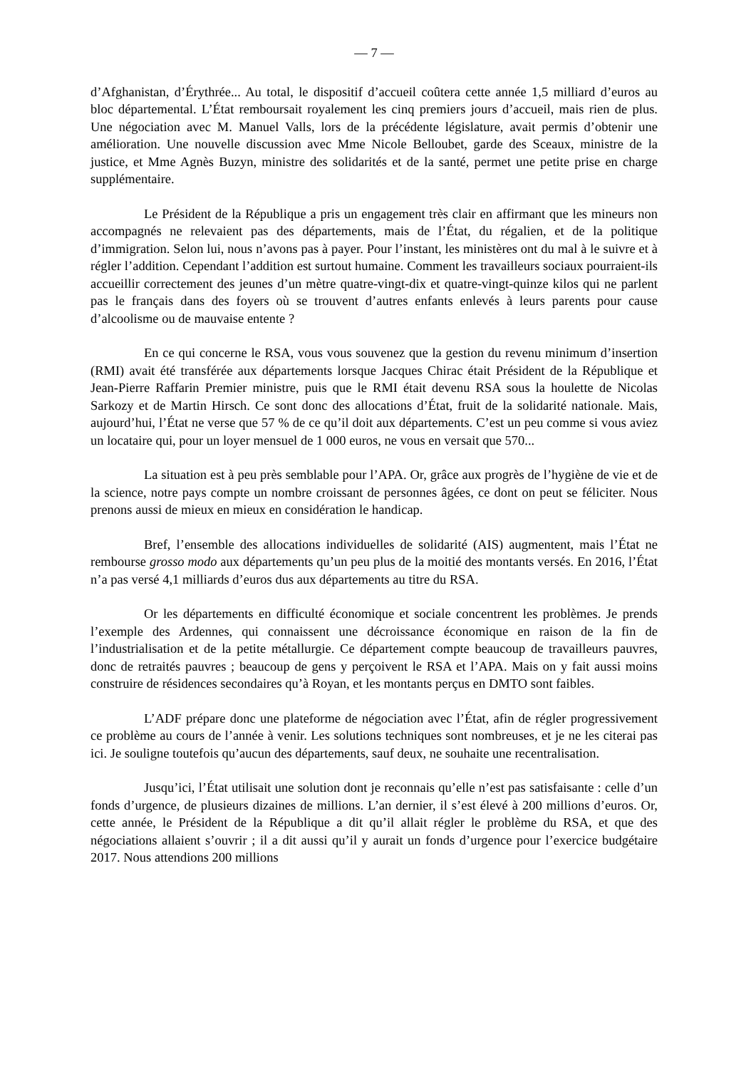— 7 —
d’Afghanistan, d’Érythrée... Au total, le dispositif d’accueil coûtera cette année 1,5 milliard d’euros au bloc départemental. L’État remboursait royalement les cinq premiers jours d’accueil, mais rien de plus. Une négociation avec M. Manuel Valls, lors de la précédente législature, avait permis d’obtenir une amélioration. Une nouvelle discussion avec Mme Nicole Belloubet, garde des Sceaux, ministre de la justice, et Mme Agnès Buzyn, ministre des solidarités et de la santé, permet une petite prise en charge supplémentaire.
Le Président de la République a pris un engagement très clair en affirmant que les mineurs non accompagnés ne relevaient pas des départements, mais de l’État, du régalien, et de la politique d’immigration. Selon lui, nous n’avons pas à payer. Pour l’instant, les ministères ont du mal à le suivre et à régler l’addition. Cependant l’addition est surtout humaine. Comment les travailleurs sociaux pourraient-ils accueillir correctement des jeunes d’un mètre quatre-vingt-dix et quatre-vingt-quinze kilos qui ne parlent pas le français dans des foyers où se trouvent d’autres enfants enlevés à leurs parents pour cause d’alcoolisme ou de mauvaise entente ?
En ce qui concerne le RSA, vous vous souvenez que la gestion du revenu minimum d’insertion (RMI) avait été transférée aux départements lorsque Jacques Chirac était Président de la République et Jean-Pierre Raffarin Premier ministre, puis que le RMI était devenu RSA sous la houlette de Nicolas Sarkozy et de Martin Hirsch. Ce sont donc des allocations d’État, fruit de la solidarité nationale. Mais, aujourd’hui, l’État ne verse que 57 % de ce qu’il doit aux départements. C’est un peu comme si vous aviez un locataire qui, pour un loyer mensuel de 1 000 euros, ne vous en versait que 570...
La situation est à peu près semblable pour l’APA. Or, grâce aux progrès de l’hygiène de vie et de la science, notre pays compte un nombre croissant de personnes âgées, ce dont on peut se féliciter. Nous prenons aussi de mieux en mieux en considération le handicap.
Bref, l’ensemble des allocations individuelles de solidarité (AIS) augmentent, mais l’État ne rembourse grosso modo aux départements qu’un peu plus de la moitié des montants versés. En 2016, l’État n’a pas versé 4,1 milliards d’euros dus aux départements au titre du RSA.
Or les départements en difficulté économique et sociale concentrent les problèmes. Je prends l’exemple des Ardennes, qui connaissent une décroissance économique en raison de la fin de l’industrialisation et de la petite métallurgie. Ce département compte beaucoup de travailleurs pauvres, donc de retraités pauvres ; beaucoup de gens y perçoivent le RSA et l’APA. Mais on y fait aussi moins construire de résidences secondaires qu’à Royan, et les montants perçus en DMTO sont faibles.
L’ADF prépare donc une plateforme de négociation avec l’État, afin de régler progressivement ce problème au cours de l’année à venir. Les solutions techniques sont nombreuses, et je ne les citerai pas ici. Je souligne toutefois qu’aucun des départements, sauf deux, ne souhaite une recentralisation.
Jusqu’ici, l’État utilisait une solution dont je reconnais qu’elle n’est pas satisfaisante : celle d’un fonds d’urgence, de plusieurs dizaines de millions. L’an dernier, il s’est élevé à 200 millions d’euros. Or, cette année, le Président de la République a dit qu’il allait régler le problème du RSA, et que des négociations allaient s’ouvrir ; il a dit aussi qu’il y aurait un fonds d’urgence pour l’exercice budgétaire 2017. Nous attendions 200 millions